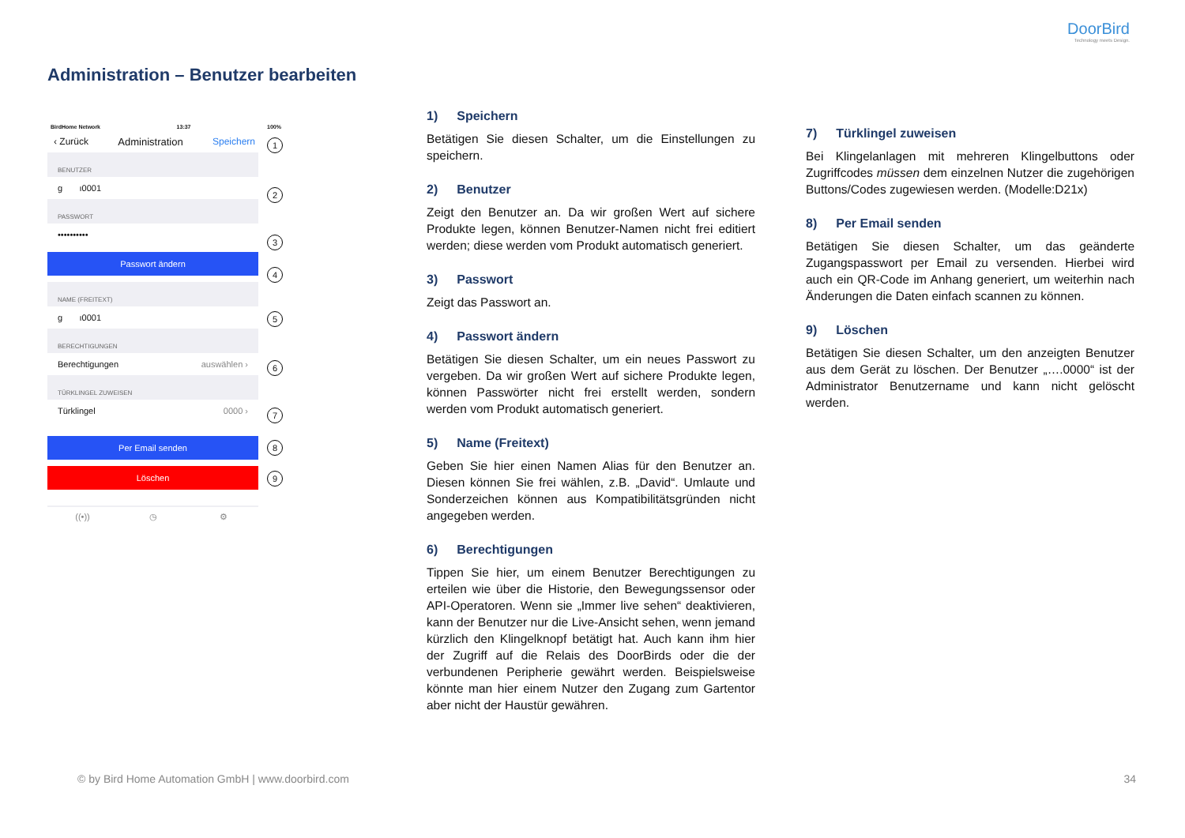DoorBird
Technology meets Design.
Administration – Benutzer bearbeiten
BirdHome Network 13:37 100%
‹ Zurück Administration Speichern
BENUTZER
g ı0001
PASSWORT
••••••••••
Passwort ändern
NAME (FREITEXT)
g ı0001
BERECHTIGUNGEN
Berechtigungen auswählen ›
TÜRKLINGEL ZUWEISEN
Türklingel 0000 ›
Per Email senden
Löschen
((•)) ◷ ⚙
1
2
3
4
5
6
7
8
9
1) Speichern
Betätigen Sie diesen Schalter, um die Einstellungen zu speichern.
2) Benutzer
Zeigt den Benutzer an. Da wir großen Wert auf sichere Produkte legen, können Benutzer-Namen nicht frei editiert werden; diese werden vom Produkt automatisch generiert.
3) Passwort
Zeigt das Passwort an.
4) Passwort ändern
Betätigen Sie diesen Schalter, um ein neues Passwort zu vergeben. Da wir großen Wert auf sichere Produkte legen, können Passwörter nicht frei erstellt werden, sondern werden vom Produkt automatisch generiert.
5) Name (Freitext)
Geben Sie hier einen Namen Alias für den Benutzer an. Diesen können Sie frei wählen, z.B. „David“. Umlaute und Sonderzeichen können aus Kompatibilitätsgründen nicht angegeben werden.
6) Berechtigungen
Tippen Sie hier, um einem Benutzer Berechtigungen zu erteilen wie über die Historie, den Bewegungssensor oder API-Operatoren. Wenn sie „Immer live sehen“ deaktivieren, kann der Benutzer nur die Live-Ansicht sehen, wenn jemand kürzlich den Klingelknopf betätigt hat. Auch kann ihm hier der Zugriff auf die Relais des DoorBirds oder die der verbundenen Peripherie gewährt werden. Beispielsweise könnte man hier einem Nutzer den Zugang zum Gartentor aber nicht der Haustür gewähren.
7) Türklingel zuweisen
Bei Klingelanlagen mit mehreren Klingelbuttons oder Zugriffcodes müssen dem einzelnen Nutzer die zugehörigen Buttons/Codes zugewiesen werden. (Modelle:D21x)
8) Per Email senden
Betätigen Sie diesen Schalter, um das geänderte Zugangspasswort per Email zu versenden. Hierbei wird auch ein QR-Code im Anhang generiert, um weiterhin nach Änderungen die Daten einfach scannen zu können.
9) Löschen
Betätigen Sie diesen Schalter, um den anzeigten Benutzer aus dem Gerät zu löschen. Der Benutzer „….0000“ ist der Administrator Benutzername und kann nicht gelöscht werden.
© by Bird Home Automation GmbH | www.doorbird.com
34